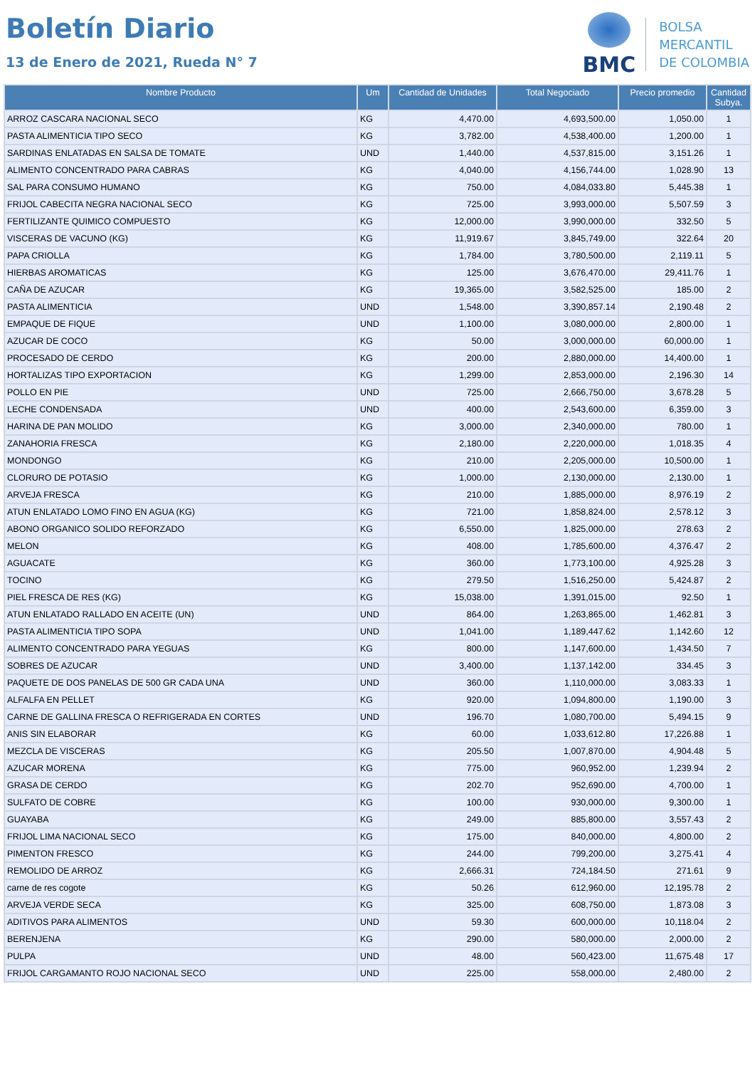Boletín Diario
13 de Enero de 2021, Rueda N° 7
BMC
BOLSA
MERCANTIL
DE COLOMBIA
| Nombre Producto | Um | Cantidad de Unidades | Total Negociado | Precio promedio | Cantidad Subya. |
| --- | --- | --- | --- | --- | --- |
| ARROZ CASCARA NACIONAL SECO | KG | 4,470.00 | 4,693,500.00 | 1,050.00 | 1 |
| PASTA ALIMENTICIA TIPO SECO | KG | 3,782.00 | 4,538,400.00 | 1,200.00 | 1 |
| SARDINAS ENLATADAS EN SALSA DE TOMATE | UND | 1,440.00 | 4,537,815.00 | 3,151.26 | 1 |
| ALIMENTO CONCENTRADO PARA CABRAS | KG | 4,040.00 | 4,156,744.00 | 1,028.90 | 13 |
| SAL PARA CONSUMO HUMANO | KG | 750.00 | 4,084,033.80 | 5,445.38 | 1 |
| FRIJOL CABECITA NEGRA NACIONAL SECO | KG | 725.00 | 3,993,000.00 | 5,507.59 | 3 |
| FERTILIZANTE QUIMICO COMPUESTO | KG | 12,000.00 | 3,990,000.00 | 332.50 | 5 |
| VISCERAS DE VACUNO (KG) | KG | 11,919.67 | 3,845,749.00 | 322.64 | 20 |
| PAPA CRIOLLA | KG | 1,784.00 | 3,780,500.00 | 2,119.11 | 5 |
| HIERBAS AROMATICAS | KG | 125.00 | 3,676,470.00 | 29,411.76 | 1 |
| CAÑA DE AZUCAR | KG | 19,365.00 | 3,582,525.00 | 185.00 | 2 |
| PASTA ALIMENTICIA | UND | 1,548.00 | 3,390,857.14 | 2,190.48 | 2 |
| EMPAQUE DE FIQUE | UND | 1,100.00 | 3,080,000.00 | 2,800.00 | 1 |
| AZUCAR DE COCO | KG | 50.00 | 3,000,000.00 | 60,000.00 | 1 |
| PROCESADO DE CERDO | KG | 200.00 | 2,880,000.00 | 14,400.00 | 1 |
| HORTALIZAS TIPO EXPORTACION | KG | 1,299.00 | 2,853,000.00 | 2,196.30 | 14 |
| POLLO EN PIE | UND | 725.00 | 2,666,750.00 | 3,678.28 | 5 |
| LECHE CONDENSADA | UND | 400.00 | 2,543,600.00 | 6,359.00 | 3 |
| HARINA DE PAN MOLIDO | KG | 3,000.00 | 2,340,000.00 | 780.00 | 1 |
| ZANAHORIA FRESCA | KG | 2,180.00 | 2,220,000.00 | 1,018.35 | 4 |
| MONDONGO | KG | 210.00 | 2,205,000.00 | 10,500.00 | 1 |
| CLORURO DE POTASIO | KG | 1,000.00 | 2,130,000.00 | 2,130.00 | 1 |
| ARVEJA FRESCA | KG | 210.00 | 1,885,000.00 | 8,976.19 | 2 |
| ATUN ENLATADO LOMO FINO EN AGUA (KG) | KG | 721.00 | 1,858,824.00 | 2,578.12 | 3 |
| ABONO ORGANICO SOLIDO REFORZADO | KG | 6,550.00 | 1,825,000.00 | 278.63 | 2 |
| MELON | KG | 408.00 | 1,785,600.00 | 4,376.47 | 2 |
| AGUACATE | KG | 360.00 | 1,773,100.00 | 4,925.28 | 3 |
| TOCINO | KG | 279.50 | 1,516,250.00 | 5,424.87 | 2 |
| PIEL FRESCA DE RES (KG) | KG | 15,038.00 | 1,391,015.00 | 92.50 | 1 |
| ATUN ENLATADO RALLADO EN ACEITE (UN) | UND | 864.00 | 1,263,865.00 | 1,462.81 | 3 |
| PASTA ALIMENTICIA TIPO SOPA | UND | 1,041.00 | 1,189,447.62 | 1,142.60 | 12 |
| ALIMENTO CONCENTRADO PARA YEGUAS | KG | 800.00 | 1,147,600.00 | 1,434.50 | 7 |
| SOBRES DE AZUCAR | UND | 3,400.00 | 1,137,142.00 | 334.45 | 3 |
| PAQUETE DE DOS PANELAS DE 500 GR CADA UNA | UND | 360.00 | 1,110,000.00 | 3,083.33 | 1 |
| ALFALFA EN PELLET | KG | 920.00 | 1,094,800.00 | 1,190.00 | 3 |
| CARNE DE GALLINA FRESCA O REFRIGERADA EN CORTES | UND | 196.70 | 1,080,700.00 | 5,494.15 | 9 |
| ANIS SIN ELABORAR | KG | 60.00 | 1,033,612.80 | 17,226.88 | 1 |
| MEZCLA DE VISCERAS | KG | 205.50 | 1,007,870.00 | 4,904.48 | 5 |
| AZUCAR MORENA | KG | 775.00 | 960,952.00 | 1,239.94 | 2 |
| GRASA DE CERDO | KG | 202.70 | 952,690.00 | 4,700.00 | 1 |
| SULFATO DE COBRE | KG | 100.00 | 930,000.00 | 9,300.00 | 1 |
| GUAYABA | KG | 249.00 | 885,800.00 | 3,557.43 | 2 |
| FRIJOL LIMA NACIONAL SECO | KG | 175.00 | 840,000.00 | 4,800.00 | 2 |
| PIMENTON FRESCO | KG | 244.00 | 799,200.00 | 3,275.41 | 4 |
| REMOLIDO DE ARROZ | KG | 2,666.31 | 724,184.50 | 271.61 | 9 |
| carne de res cogote | KG | 50.26 | 612,960.00 | 12,195.78 | 2 |
| ARVEJA VERDE SECA | KG | 325.00 | 608,750.00 | 1,873.08 | 3 |
| ADITIVOS PARA ALIMENTOS | UND | 59.30 | 600,000.00 | 10,118.04 | 2 |
| BERENJENA | KG | 290.00 | 580,000.00 | 2,000.00 | 2 |
| PULPA | UND | 48.00 | 560,423.00 | 11,675.48 | 17 |
| FRIJOL CARGAMANTO ROJO NACIONAL SECO | UND | 225.00 | 558,000.00 | 2,480.00 | 2 |